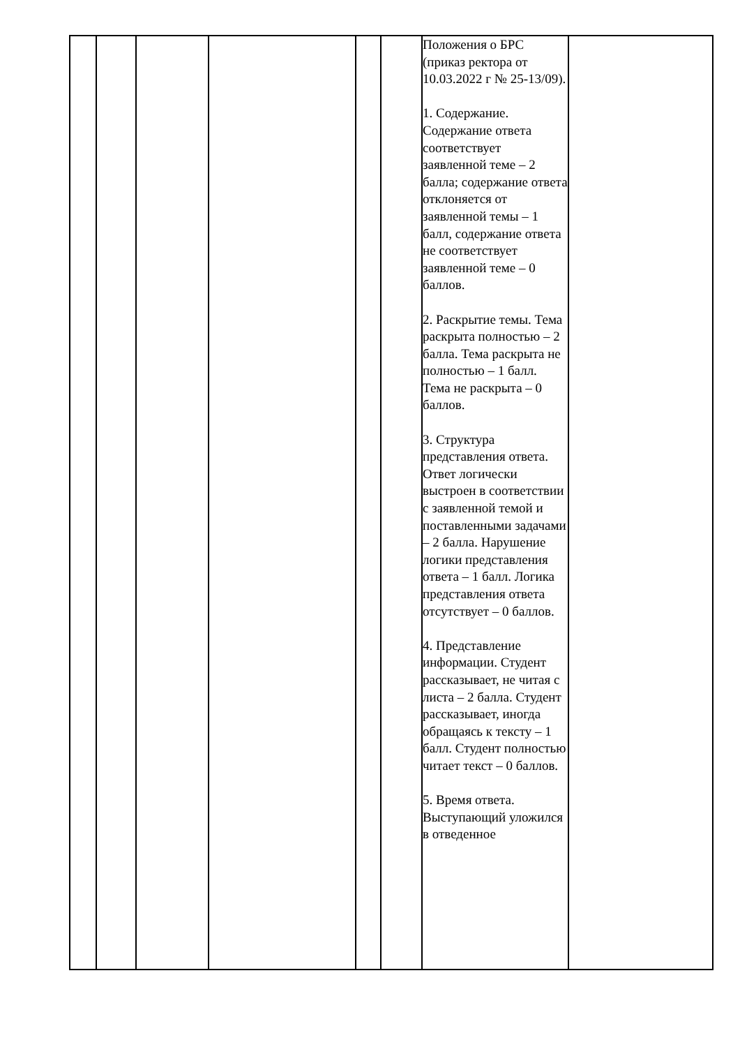| | | | | | | Положения о БРС (приказ ректора от 10.03.2022 г № 25-13/09). 1. Содержание. Содержание ответа соответствует заявленной теме – 2 балла; содержание ответа отклоняется от заявленной темы – 1 балл, содержание ответа не соответствует заявленной теме – 0 баллов. 2. Раскрытие темы. Тема раскрыта полностью – 2 балла. Тема раскрыта не полностью – 1 балл. Тема не раскрыта – 0 баллов. 3. Структура представления ответа. Ответ логически выстроен в соответствии с заявленной темой и поставленными задачами – 2 балла. Нарушение логики представления ответа – 1 балл. Логика представления ответа отсутствует – 0 баллов. 4. Представление информации. Студент рассказывает, не читая с листа – 2 балла. Студент рассказывает, иногда обращаясь к тексту – 1 балл. Студент полностью читает текст – 0 баллов. 5. Время ответа. Выступающий уложился в отведенное | |